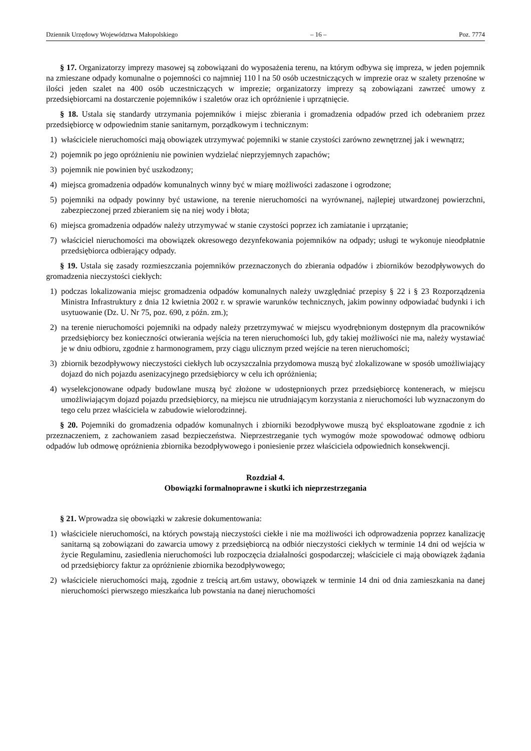Dziennik Urzędowy Województwa Małopolskiego – 16 – Poz. 7774
§ 17. Organizatorzy imprezy masowej są zobowiązani do wyposażenia terenu, na którym odbywa się impreza, w jeden pojemnik na zmieszane odpady komunalne o pojemności co najmniej 110 l na 50 osób uczestniczących w imprezie oraz w szalety przenośne w ilości jeden szalet na 400 osób uczestniczących w imprezie; organizatorzy imprezy są zobowiązani zawrzeć umowy z przedsiębiorcami na dostarczenie pojemników i szaletów oraz ich opróżnienie i uprzątnięcie.
§ 18. Ustala się standardy utrzymania pojemników i miejsc zbierania i gromadzenia odpadów przed ich odebraniem przez przedsiębiorcę w odpowiednim stanie sanitarnym, porządkowym i technicznym:
1) właściciele nieruchomości mają obowiązek utrzymywać pojemniki w stanie czystości zarówno zewnętrznej jak i wewnątrz;
2) pojemnik po jego opróżnieniu nie powinien wydzielać nieprzyjemnych zapachów;
3) pojemnik nie powinien być uszkodzony;
4) miejsca gromadzenia odpadów komunalnych winny być w miarę możliwości zadaszone i ogrodzone;
5) pojemniki na odpady powinny być ustawione, na terenie nieruchomości na wyrównanej, najlepiej utwardzonej powierzchni, zabezpieczonej przed zbieraniem się na niej wody i błota;
6) miejsca gromadzenia odpadów należy utrzymywać w stanie czystości poprzez ich zamiatanie i uprzątanie;
7) właściciel nieruchomości ma obowiązek okresowego dezynfekowania pojemników na odpady; usługi te wykonuje nieodpłatnie przedsiębiorca odbierający odpady.
§ 19. Ustala się zasady rozmieszczania pojemników przeznaczonych do zbierania odpadów i zbiorników bezodpływowych do gromadzenia nieczystości ciekłych:
1) podczas lokalizowania miejsc gromadzenia odpadów komunalnych należy uwzględniać przepisy § 22 i § 23 Rozporządzenia Ministra Infrastruktury z dnia 12 kwietnia 2002 r. w sprawie warunków technicznych, jakim powinny odpowiadać budynki i ich usytuowanie (Dz. U. Nr 75, poz. 690, z późn. zm.);
2) na terenie nieruchomości pojemniki na odpady należy przetrzymywać w miejscu wyodrębnionym dostępnym dla pracowników przedsiębiorcy bez konieczności otwierania wejścia na teren nieruchomości lub, gdy takiej możliwości nie ma, należy wystawiać je w dniu odbioru, zgodnie z harmonogramem, przy ciągu ulicznym przed wejście na teren nieruchomości;
3) zbiornik bezodpływowy nieczystości ciekłych lub oczyszczalnia przydomowa muszą być zlokalizowane w sposób umożliwiający dojazd do nich pojazdu asenizacyjnego przedsiębiorcy w celu ich opróżnienia;
4) wyselekcjonowane odpady budowlane muszą być złożone w udostępnionych przez przedsiębiorcę kontenerach, w miejscu umożliwiającym dojazd pojazdu przedsiębiorcy, na miejscu nie utrudniającym korzystania z nieruchomości lub wyznaczonym do tego celu przez właściciela w zabudowie wielorodzinnej.
§ 20. Pojemniki do gromadzenia odpadów komunalnych i zbiorniki bezodpływowe muszą być eksploatowane zgodnie z ich przeznaczeniem, z zachowaniem zasad bezpieczeństwa. Nieprzestrzeganie tych wymogów może spowodować odmowę odbioru odpadów lub odmowę opróżnienia zbiornika bezodpływowego i poniesienie przez właściciela odpowiednich konsekwencji.
Rozdział 4.
Obowiązki formalnoprawne i skutki ich nieprzestrzegania
§ 21. Wprowadza się obowiązki w zakresie dokumentowania:
1) właściciele nieruchomości, na których powstają nieczystości ciekłe i nie ma możliwości ich odprowadzenia poprzez kanalizację sanitarną są zobowiązani do zawarcia umowy z przedsiębiorcą na odbiór nieczystości ciekłych w terminie 14 dni od wejścia w życie Regulaminu, zasiedlenia nieruchomości lub rozpoczęcia działalności gospodarczej; właściciele ci mają obowiązek żądania od przedsiębiorcy faktur za opróżnienie zbiornika bezodpływowego;
2) właściciele nieruchomości mają, zgodnie z treścią art.6m ustawy, obowiązek w terminie 14 dni od dnia zamieszkania na danej nieruchomości pierwszego mieszkańca lub powstania na danej nieruchomości